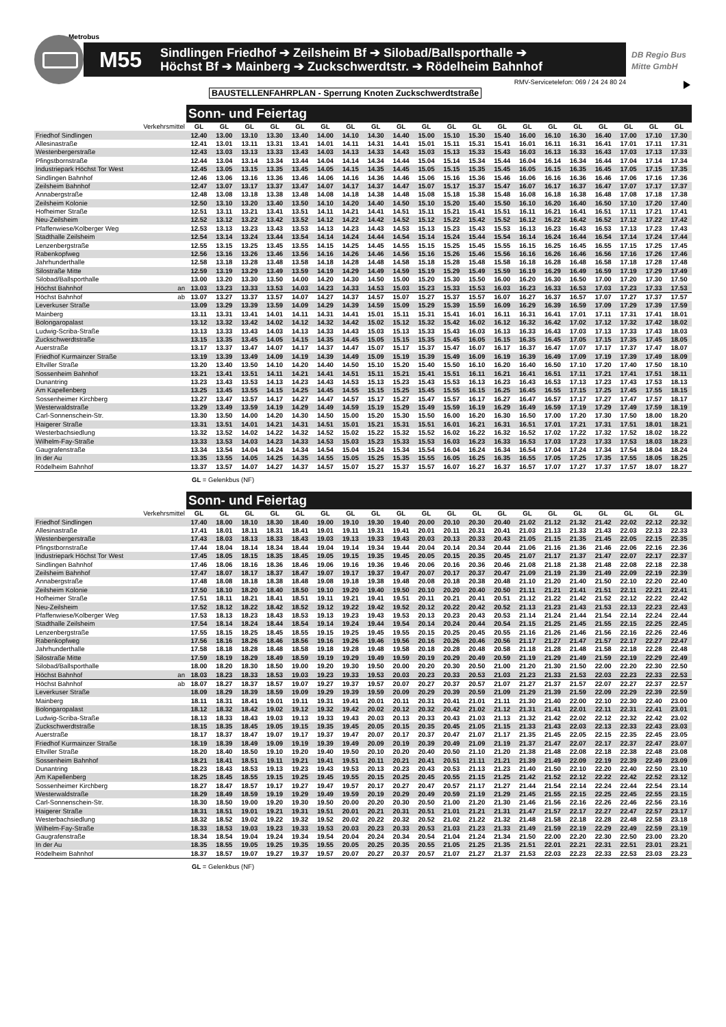Metrobus
M55
Sindlingen Friedhof ➔ Zeilsheim Bf ➔ Silobad/Ballsporthalle ➔
Höchst Bf ➔ Mainberg ➔ Zuckschwerdtstr. ➔ Rödelheim Bahnhof
DB Regio Bus
Mitte GmbH
RMV-Servicetelefon: 069 / 24 24 80 24
BAUSTELLENFAHRPLAN - Sperrung Knoten Zuckschwerdtstraße
| | Sonn- und Feiertag | | | | | | | | | | | | | | | | | | | |
| Verkehrsmittel | GL | GL | GL | GL | GL | GL | GL | GL | GL | GL | GL | GL | GL | GL | GL | GL | GL | GL | GL | GL |
| Friedhof Sindlingen | 12.40 | 13.00 | 13.10 | 13.30 | 13.40 | 14.00 | 14.10 | 14.30 | 14.40 | 15.00 | 15.10 | 15.30 | 15.40 | 16.00 | 16.10 | 16.30 | 16.40 | 17.00 | 17.10 | 17.30 |
| Allesinastraße | 12.41 | 13.01 | 13.11 | 13.31 | 13.41 | 14.01 | 14.11 | 14.31 | 14.41 | 15.01 | 15.11 | 15.31 | 15.41 | 16.01 | 16.11 | 16.31 | 16.41 | 17.01 | 17.11 | 17.31 |
| Westenbergerstraße | 12.43 | 13.03 | 13.13 | 13.33 | 13.43 | 14.03 | 14.13 | 14.33 | 14.43 | 15.03 | 15.13 | 15.33 | 15.43 | 16.03 | 16.13 | 16.33 | 16.43 | 17.03 | 17.13 | 17.33 |
| Pfingstbornstraße | 12.44 | 13.04 | 13.14 | 13.34 | 13.44 | 14.04 | 14.14 | 14.34 | 14.44 | 15.04 | 15.14 | 15.34 | 15.44 | 16.04 | 16.14 | 16.34 | 16.44 | 17.04 | 17.14 | 17.34 |
| Industriepark Höchst Tor West | 12.45 | 13.05 | 13.15 | 13.35 | 13.45 | 14.05 | 14.15 | 14.35 | 14.45 | 15.05 | 15.15 | 15.35 | 15.45 | 16.05 | 16.15 | 16.35 | 16.45 | 17.05 | 17.15 | 17.35 |
| Sindlingen Bahnhof | 12.46 | 13.06 | 13.16 | 13.36 | 13.46 | 14.06 | 14.16 | 14.36 | 14.46 | 15.06 | 15.16 | 15.36 | 15.46 | 16.06 | 16.16 | 16.36 | 16.46 | 17.06 | 17.16 | 17.36 |
| Zeilsheim Bahnhof | 12.47 | 13.07 | 13.17 | 13.37 | 13.47 | 14.07 | 14.17 | 14.37 | 14.47 | 15.07 | 15.17 | 15.37 | 15.47 | 16.07 | 16.17 | 16.37 | 16.47 | 17.07 | 17.17 | 17.37 |
| Annabergstraße | 12.48 | 13.08 | 13.18 | 13.38 | 13.48 | 14.08 | 14.18 | 14.38 | 14.48 | 15.08 | 15.18 | 15.38 | 15.48 | 16.08 | 16.18 | 16.38 | 16.48 | 17.08 | 17.18 | 17.38 |
| Zeilsheim Kolonie | 12.50 | 13.10 | 13.20 | 13.40 | 13.50 | 14.10 | 14.20 | 14.40 | 14.50 | 15.10 | 15.20 | 15.40 | 15.50 | 16.10 | 16.20 | 16.40 | 16.50 | 17.10 | 17.20 | 17.40 |
| Hofheimer Straße | 12.51 | 13.11 | 13.21 | 13.41 | 13.51 | 14.11 | 14.21 | 14.41 | 14.51 | 15.11 | 15.21 | 15.41 | 15.51 | 16.11 | 16.21 | 16.41 | 16.51 | 17.11 | 17.21 | 17.41 |
| Neu-Zeilsheim | 12.52 | 13.12 | 13.22 | 13.42 | 13.52 | 14.12 | 14.22 | 14.42 | 14.52 | 15.12 | 15.22 | 15.42 | 15.52 | 16.12 | 16.22 | 16.42 | 16.52 | 17.12 | 17.22 | 17.42 |
| Pfaffenwiese/Kolberger Weg | 12.53 | 13.13 | 13.23 | 13.43 | 13.53 | 14.13 | 14.23 | 14.43 | 14.53 | 15.13 | 15.23 | 15.43 | 15.53 | 16.13 | 16.23 | 16.43 | 16.53 | 17.13 | 17.23 | 17.43 |
| Stadthalle Zeilsheim | 12.54 | 13.14 | 13.24 | 13.44 | 13.54 | 14.14 | 14.24 | 14.44 | 14.54 | 15.14 | 15.24 | 15.44 | 15.54 | 16.14 | 16.24 | 16.44 | 16.54 | 17.14 | 17.24 | 17.44 |
| Lenzenbergstraße | 12.55 | 13.15 | 13.25 | 13.45 | 13.55 | 14.15 | 14.25 | 14.45 | 14.55 | 15.15 | 15.25 | 15.45 | 15.55 | 16.15 | 16.25 | 16.45 | 16.55 | 17.15 | 17.25 | 17.45 |
| Rabenkopfweg | 12.56 | 13.16 | 13.26 | 13.46 | 13.56 | 14.16 | 14.26 | 14.46 | 14.56 | 15.16 | 15.26 | 15.46 | 15.56 | 16.16 | 16.26 | 16.46 | 16.56 | 17.16 | 17.26 | 17.46 |
| Jahrhunderthalle | 12.58 | 13.18 | 13.28 | 13.48 | 13.58 | 14.18 | 14.28 | 14.48 | 14.58 | 15.18 | 15.28 | 15.48 | 15.58 | 16.18 | 16.28 | 16.48 | 16.58 | 17.18 | 17.28 | 17.48 |
| Silostraße Mitte | 12.59 | 13.19 | 13.29 | 13.49 | 13.59 | 14.19 | 14.29 | 14.49 | 14.59 | 15.19 | 15.29 | 15.49 | 15.59 | 16.19 | 16.29 | 16.49 | 16.59 | 17.19 | 17.29 | 17.49 |
| Silobad/Ballsporthalle | 13.00 | 13.20 | 13.30 | 13.50 | 14.00 | 14.20 | 14.30 | 14.50 | 15.00 | 15.20 | 15.30 | 15.50 | 16.00 | 16.20 | 16.30 | 16.50 | 17.00 | 17.20 | 17.30 | 17.50 |
| Höchst Bahnhof an | 13.03 | 13.23 | 13.33 | 13.53 | 14.03 | 14.23 | 14.33 | 14.53 | 15.03 | 15.23 | 15.33 | 15.53 | 16.03 | 16.23 | 16.33 | 16.53 | 17.03 | 17.23 | 17.33 | 17.53 |
| Höchst Bahnhof ab | 13.07 | 13.27 | 13.37 | 13.57 | 14.07 | 14.27 | 14.37 | 14.57 | 15.07 | 15.27 | 15.37 | 15.57 | 16.07 | 16.27 | 16.37 | 16.57 | 17.07 | 17.27 | 17.37 | 17.57 |
| Leverkuser Straße | 13.09 | 13.29 | 13.39 | 13.59 | 14.09 | 14.29 | 14.39 | 14.59 | 15.09 | 15.29 | 15.39 | 15.59 | 16.09 | 16.29 | 16.39 | 16.59 | 17.09 | 17.29 | 17.39 | 17.59 |
| Mainberg | 13.11 | 13.31 | 13.41 | 14.01 | 14.11 | 14.31 | 14.41 | 15.01 | 15.11 | 15.31 | 15.41 | 16.01 | 16.11 | 16.31 | 16.41 | 17.01 | 17.11 | 17.31 | 17.41 | 18.01 |
| Bolongaropalast | 13.12 | 13.32 | 13.42 | 14.02 | 14.12 | 14.32 | 14.42 | 15.02 | 15.12 | 15.32 | 15.42 | 16.02 | 16.12 | 16.32 | 16.42 | 17.02 | 17.12 | 17.32 | 17.42 | 18.02 |
| Ludwig-Scriba-Straße | 13.13 | 13.33 | 13.43 | 14.03 | 14.13 | 14.33 | 14.43 | 15.03 | 15.13 | 15.33 | 15.43 | 16.03 | 16.13 | 16.33 | 16.43 | 17.03 | 17.13 | 17.33 | 17.43 | 18.03 |
| Zuckschwerdtstraße | 13.15 | 13.35 | 13.45 | 14.05 | 14.15 | 14.35 | 14.45 | 15.05 | 15.15 | 15.35 | 15.45 | 16.05 | 16.15 | 16.35 | 16.45 | 17.05 | 17.15 | 17.35 | 17.45 | 18.05 |
| Auerstraße | 13.17 | 13.37 | 13.47 | 14.07 | 14.17 | 14.37 | 14.47 | 15.07 | 15.17 | 15.37 | 15.47 | 16.07 | 16.17 | 16.37 | 16.47 | 17.07 | 17.17 | 17.37 | 17.47 | 18.07 |
| Friedhof Kurmainzer Straße | 13.19 | 13.39 | 13.49 | 14.09 | 14.19 | 14.39 | 14.49 | 15.09 | 15.19 | 15.39 | 15.49 | 16.09 | 16.19 | 16.39 | 16.49 | 17.09 | 17.19 | 17.39 | 17.49 | 18.09 |
| Eltviller Straße | 13.20 | 13.40 | 13.50 | 14.10 | 14.20 | 14.40 | 14.50 | 15.10 | 15.20 | 15.40 | 15.50 | 16.10 | 16.20 | 16.40 | 16.50 | 17.10 | 17.20 | 17.40 | 17.50 | 18.10 |
| Sossenheim Bahnhof | 13.21 | 13.41 | 13.51 | 14.11 | 14.21 | 14.41 | 14.51 | 15.11 | 15.21 | 15.41 | 15.51 | 16.11 | 16.21 | 16.41 | 16.51 | 17.11 | 17.21 | 17.41 | 17.51 | 18.11 |
| Dunantring | 13.23 | 13.43 | 13.53 | 14.13 | 14.23 | 14.43 | 14.53 | 15.13 | 15.23 | 15.43 | 15.53 | 16.13 | 16.23 | 16.43 | 16.53 | 17.13 | 17.23 | 17.43 | 17.53 | 18.13 |
| Am Kapellenberg | 13.25 | 13.45 | 13.55 | 14.15 | 14.25 | 14.45 | 14.55 | 15.15 | 15.25 | 15.45 | 15.55 | 16.15 | 16.25 | 16.45 | 16.55 | 17.15 | 17.25 | 17.45 | 17.55 | 18.15 |
| Sossenheimer Kirchberg | 13.27 | 13.47 | 13.57 | 14.17 | 14.27 | 14.47 | 14.57 | 15.17 | 15.27 | 15.47 | 15.57 | 16.17 | 16.27 | 16.47 | 16.57 | 17.17 | 17.27 | 17.47 | 17.57 | 18.17 |
| Westerwaldstraße | 13.29 | 13.49 | 13.59 | 14.19 | 14.29 | 14.49 | 14.59 | 15.19 | 15.29 | 15.49 | 15.59 | 16.19 | 16.29 | 16.49 | 16.59 | 17.19 | 17.29 | 17.49 | 17.59 | 18.19 |
| Carl-Sonnenschein-Str. | 13.30 | 13.50 | 14.00 | 14.20 | 14.30 | 14.50 | 15.00 | 15.20 | 15.30 | 15.50 | 16.00 | 16.20 | 16.30 | 16.50 | 17.00 | 17.20 | 17.30 | 17.50 | 18.00 | 18.20 |
| Haigerer Straße | 13.31 | 13.51 | 14.01 | 14.21 | 14.31 | 14.51 | 15.01 | 15.21 | 15.31 | 15.51 | 16.01 | 16.21 | 16.31 | 16.51 | 17.01 | 17.21 | 17.31 | 17.51 | 18.01 | 18.21 |
| Westerbachsiedlung | 13.32 | 13.52 | 14.02 | 14.22 | 14.32 | 14.52 | 15.02 | 15.22 | 15.32 | 15.52 | 16.02 | 16.22 | 16.32 | 16.52 | 17.02 | 17.22 | 17.32 | 17.52 | 18.02 | 18.22 |
| Wilhelm-Fay-Straße | 13.33 | 13.53 | 14.03 | 14.23 | 14.33 | 14.53 | 15.03 | 15.23 | 15.33 | 15.53 | 16.03 | 16.23 | 16.33 | 16.53 | 17.03 | 17.23 | 17.33 | 17.53 | 18.03 | 18.23 |
| Gaugrafenstraße | 13.34 | 13.54 | 14.04 | 14.24 | 14.34 | 14.54 | 15.04 | 15.24 | 15.34 | 15.54 | 16.04 | 16.24 | 16.34 | 16.54 | 17.04 | 17.24 | 17.34 | 17.54 | 18.04 | 18.24 |
| In der Au | 13.35 | 13.55 | 14.05 | 14.25 | 14.35 | 14.55 | 15.05 | 15.25 | 15.35 | 15.55 | 16.05 | 16.25 | 16.35 | 16.55 | 17.05 | 17.25 | 17.35 | 17.55 | 18.05 | 18.25 |
| Rödelheim Bahnhof | 13.37 | 13.57 | 14.07 | 14.27 | 14.37 | 14.57 | 15.07 | 15.27 | 15.37 | 15.57 | 16.07 | 16.27 | 16.37 | 16.57 | 17.07 | 17.27 | 17.37 | 17.57 | 18.07 | 18.27 |
GL = Gelenkbus (NF)
| | Sonn- und Feiertag | | | | | | | | | | | | | | | | | | | |
| Verkehrsmittel | GL | GL | GL | GL | GL | GL | GL | GL | GL | GL | GL | GL | GL | GL | GL | GL | GL | GL | GL | GL |
| Friedhof Sindlingen | 17.40 | 18.00 | 18.10 | 18.30 | 18.40 | 19.00 | 19.10 | 19.30 | 19.40 | 20.00 | 20.10 | 20.30 | 20.40 | 21.02 | 21.12 | 21.32 | 21.42 | 22.02 | 22.12 | 22.32 |
| Allesinastraße | 17.41 | 18.01 | 18.11 | 18.31 | 18.41 | 19.01 | 19.11 | 19.31 | 19.41 | 20.01 | 20.11 | 20.31 | 20.41 | 21.03 | 21.13 | 21.33 | 21.43 | 22.03 | 22.13 | 22.33 |
| Westenbergerstraße | 17.43 | 18.03 | 18.13 | 18.33 | 18.43 | 19.03 | 19.13 | 19.33 | 19.43 | 20.03 | 20.13 | 20.33 | 20.43 | 21.05 | 21.15 | 21.35 | 21.45 | 22.05 | 22.15 | 22.35 |
| Pfingstbornstraße | 17.44 | 18.04 | 18.14 | 18.34 | 18.44 | 19.04 | 19.14 | 19.34 | 19.44 | 20.04 | 20.14 | 20.34 | 20.44 | 21.06 | 21.16 | 21.36 | 21.46 | 22.06 | 22.16 | 22.36 |
| Industriepark Höchst Tor West | 17.45 | 18.05 | 18.15 | 18.35 | 18.45 | 19.05 | 19.15 | 19.35 | 19.45 | 20.05 | 20.15 | 20.35 | 20.45 | 21.07 | 21.17 | 21.37 | 21.47 | 22.07 | 22.17 | 22.37 |
| Sindlingen Bahnhof | 17.46 | 18.06 | 18.16 | 18.36 | 18.46 | 19.06 | 19.16 | 19.36 | 19.46 | 20.06 | 20.16 | 20.36 | 20.46 | 21.08 | 21.18 | 21.38 | 21.48 | 22.08 | 22.18 | 22.38 |
| Zeilsheim Bahnhof | 17.47 | 18.07 | 18.17 | 18.37 | 18.47 | 19.07 | 19.17 | 19.37 | 19.47 | 20.07 | 20.17 | 20.37 | 20.47 | 21.09 | 21.19 | 21.39 | 21.49 | 22.09 | 22.19 | 22.39 |
| Annabergstraße | 17.48 | 18.08 | 18.18 | 18.38 | 18.48 | 19.08 | 19.18 | 19.38 | 19.48 | 20.08 | 20.18 | 20.38 | 20.48 | 21.10 | 21.20 | 21.40 | 21.50 | 22.10 | 22.20 | 22.40 |
| Zeilsheim Kolonie | 17.50 | 18.10 | 18.20 | 18.40 | 18.50 | 19.10 | 19.20 | 19.40 | 19.50 | 20.10 | 20.20 | 20.40 | 20.50 | 21.11 | 21.21 | 21.41 | 21.51 | 22.11 | 22.21 | 22.41 |
| Hofheimer Straße | 17.51 | 18.11 | 18.21 | 18.41 | 18.51 | 19.11 | 19.21 | 19.41 | 19.51 | 20.11 | 20.21 | 20.41 | 20.51 | 21.12 | 21.22 | 21.42 | 21.52 | 22.12 | 22.22 | 22.42 |
| Neu-Zeilsheim | 17.52 | 18.12 | 18.22 | 18.42 | 18.52 | 19.12 | 19.22 | 19.42 | 19.52 | 20.12 | 20.22 | 20.42 | 20.52 | 21.13 | 21.23 | 21.43 | 21.53 | 22.13 | 22.23 | 22.43 |
| Pfaffenwiese/Kolberger Weg | 17.53 | 18.13 | 18.23 | 18.43 | 18.53 | 19.13 | 19.23 | 19.43 | 19.53 | 20.13 | 20.23 | 20.43 | 20.53 | 21.14 | 21.24 | 21.44 | 21.54 | 22.14 | 22.24 | 22.44 |
| Stadthalle Zeilsheim | 17.54 | 18.14 | 18.24 | 18.44 | 18.54 | 19.14 | 19.24 | 19.44 | 19.54 | 20.14 | 20.24 | 20.44 | 20.54 | 21.15 | 21.25 | 21.45 | 21.55 | 22.15 | 22.25 | 22.45 |
| Lenzenbergstraße | 17.55 | 18.15 | 18.25 | 18.45 | 18.55 | 19.15 | 19.25 | 19.45 | 19.55 | 20.15 | 20.25 | 20.45 | 20.55 | 21.16 | 21.26 | 21.46 | 21.56 | 22.16 | 22.26 | 22.46 |
| Rabenkopfweg | 17.56 | 18.16 | 18.26 | 18.46 | 18.56 | 19.16 | 19.26 | 19.46 | 19.56 | 20.16 | 20.26 | 20.46 | 20.56 | 21.17 | 21.27 | 21.47 | 21.57 | 22.17 | 22.27 | 22.47 |
| Jahrhunderthalle | 17.58 | 18.18 | 18.28 | 18.48 | 18.58 | 19.18 | 19.28 | 19.48 | 19.58 | 20.18 | 20.28 | 20.48 | 20.58 | 21.18 | 21.28 | 21.48 | 21.58 | 22.18 | 22.28 | 22.48 |
| Silostraße Mitte | 17.59 | 18.19 | 18.29 | 18.49 | 18.59 | 19.19 | 19.29 | 19.49 | 19.59 | 20.19 | 20.29 | 20.49 | 20.59 | 21.19 | 21.29 | 21.49 | 21.59 | 22.19 | 22.29 | 22.49 |
| Silobad/Ballsporthalle | 18.00 | 18.20 | 18.30 | 18.50 | 19.00 | 19.20 | 19.30 | 19.50 | 20.00 | 20.20 | 20.30 | 20.50 | 21.00 | 21.20 | 21.30 | 21.50 | 22.00 | 22.20 | 22.30 | 22.50 |
| Höchst Bahnhof an | 18.03 | 18.23 | 18.33 | 18.53 | 19.03 | 19.23 | 19.33 | 19.53 | 20.03 | 20.23 | 20.33 | 20.53 | 21.03 | 21.23 | 21.33 | 21.53 | 22.03 | 22.23 | 22.33 | 22.53 |
| Höchst Bahnhof ab | 18.07 | 18.27 | 18.37 | 18.57 | 19.07 | 19.27 | 19.37 | 19.57 | 20.07 | 20.27 | 20.37 | 20.57 | 21.07 | 21.27 | 21.37 | 21.57 | 22.07 | 22.27 | 22.37 | 22.57 |
| Leverkuser Straße | 18.09 | 18.29 | 18.39 | 18.59 | 19.09 | 19.29 | 19.39 | 19.59 | 20.09 | 20.29 | 20.39 | 20.59 | 21.09 | 21.29 | 21.39 | 21.59 | 22.09 | 22.29 | 22.39 | 22.59 |
| Mainberg | 18.11 | 18.31 | 18.41 | 19.01 | 19.11 | 19.31 | 19.41 | 20.01 | 20.11 | 20.31 | 20.41 | 21.01 | 21.11 | 21.30 | 21.40 | 22.00 | 22.10 | 22.30 | 22.40 | 23.00 |
| Bolongaropalast | 18.12 | 18.32 | 18.42 | 19.02 | 19.12 | 19.32 | 19.42 | 20.02 | 20.12 | 20.32 | 20.42 | 21.02 | 21.12 | 21.31 | 21.41 | 22.01 | 22.11 | 22.31 | 22.41 | 23.01 |
| Ludwig-Scriba-Straße | 18.13 | 18.33 | 18.43 | 19.03 | 19.13 | 19.33 | 19.43 | 20.03 | 20.13 | 20.33 | 20.43 | 21.03 | 21.13 | 21.32 | 21.42 | 22.02 | 22.12 | 22.32 | 22.42 | 23.02 |
| Zuckschwerdtstraße | 18.15 | 18.35 | 18.45 | 19.05 | 19.15 | 19.35 | 19.45 | 20.05 | 20.15 | 20.35 | 20.45 | 21.05 | 21.15 | 21.33 | 21.43 | 22.03 | 22.13 | 22.33 | 22.43 | 23.03 |
| Auerstraße | 18.17 | 18.37 | 18.47 | 19.07 | 19.17 | 19.37 | 19.47 | 20.07 | 20.17 | 20.37 | 20.47 | 21.07 | 21.17 | 21.35 | 21.45 | 22.05 | 22.15 | 22.35 | 22.45 | 23.05 |
| Friedhof Kurmainzer Straße | 18.19 | 18.39 | 18.49 | 19.09 | 19.19 | 19.39 | 19.49 | 20.09 | 20.19 | 20.39 | 20.49 | 21.09 | 21.19 | 21.37 | 21.47 | 22.07 | 22.17 | 22.37 | 22.47 | 23.07 |
| Eltviller Straße | 18.20 | 18.40 | 18.50 | 19.10 | 19.20 | 19.40 | 19.50 | 20.10 | 20.20 | 20.40 | 20.50 | 21.10 | 21.20 | 21.38 | 21.48 | 22.08 | 22.18 | 22.38 | 22.48 | 23.08 |
| Sossenheim Bahnhof | 18.21 | 18.41 | 18.51 | 19.11 | 19.21 | 19.41 | 19.51 | 20.11 | 20.21 | 20.41 | 20.51 | 21.11 | 21.21 | 21.39 | 21.49 | 22.09 | 22.19 | 22.39 | 22.49 | 23.09 |
| Dunantring | 18.23 | 18.43 | 18.53 | 19.13 | 19.23 | 19.43 | 19.53 | 20.13 | 20.23 | 20.43 | 20.53 | 21.13 | 21.23 | 21.40 | 21.50 | 22.10 | 22.20 | 22.40 | 22.50 | 23.10 |
| Am Kapellenberg | 18.25 | 18.45 | 18.55 | 19.15 | 19.25 | 19.45 | 19.55 | 20.15 | 20.25 | 20.45 | 20.55 | 21.15 | 21.25 | 21.42 | 21.52 | 22.12 | 22.22 | 22.42 | 22.52 | 23.12 |
| Sossenheimer Kirchberg | 18.27 | 18.47 | 18.57 | 19.17 | 19.27 | 19.47 | 19.57 | 20.17 | 20.27 | 20.47 | 20.57 | 21.17 | 21.27 | 21.44 | 21.54 | 22.14 | 22.24 | 22.44 | 22.54 | 23.14 |
| Westerwaldstraße | 18.29 | 18.49 | 18.59 | 19.19 | 19.29 | 19.49 | 19.59 | 20.19 | 20.29 | 20.49 | 20.59 | 21.19 | 21.29 | 21.45 | 21.55 | 22.15 | 22.25 | 22.45 | 22.55 | 23.15 |
| Carl-Sonnenschein-Str. | 18.30 | 18.50 | 19.00 | 19.20 | 19.30 | 19.50 | 20.00 | 20.20 | 20.30 | 20.50 | 21.00 | 21.20 | 21.30 | 21.46 | 21.56 | 22.16 | 22.26 | 22.46 | 22.56 | 23.16 |
| Haigerer Straße | 18.31 | 18.51 | 19.01 | 19.21 | 19.31 | 19.51 | 20.01 | 20.21 | 20.31 | 20.51 | 21.01 | 21.21 | 21.31 | 21.47 | 21.57 | 22.17 | 22.27 | 22.47 | 22.57 | 23.17 |
| Westerbachsiedlung | 18.32 | 18.52 | 19.02 | 19.22 | 19.32 | 19.52 | 20.02 | 20.22 | 20.32 | 20.52 | 21.02 | 21.22 | 21.32 | 21.48 | 21.58 | 22.18 | 22.28 | 22.48 | 22.58 | 23.18 |
| Wilhelm-Fay-Straße | 18.33 | 18.53 | 19.03 | 19.23 | 19.33 | 19.53 | 20.03 | 20.23 | 20.33 | 20.53 | 21.03 | 21.23 | 21.33 | 21.49 | 21.59 | 22.19 | 22.29 | 22.49 | 22.59 | 23.19 |
| Gaugrafenstraße | 18.34 | 18.54 | 19.04 | 19.24 | 19.34 | 19.54 | 20.04 | 20.24 | 20.34 | 20.54 | 21.04 | 21.24 | 21.34 | 21.50 | 22.00 | 22.20 | 22.30 | 22.50 | 23.00 | 23.20 |
| In der Au | 18.35 | 18.55 | 19.05 | 19.25 | 19.35 | 19.55 | 20.05 | 20.25 | 20.35 | 20.55 | 21.05 | 21.25 | 21.35 | 21.51 | 22.01 | 22.21 | 22.31 | 22.51 | 23.01 | 23.21 |
| Rödelheim Bahnhof | 18.37 | 18.57 | 19.07 | 19.27 | 19.37 | 19.57 | 20.07 | 20.27 | 20.37 | 20.57 | 21.07 | 21.27 | 21.37 | 21.53 | 22.03 | 22.23 | 22.33 | 22.53 | 23.03 | 23.23 |
GL = Gelenkbus (NF)